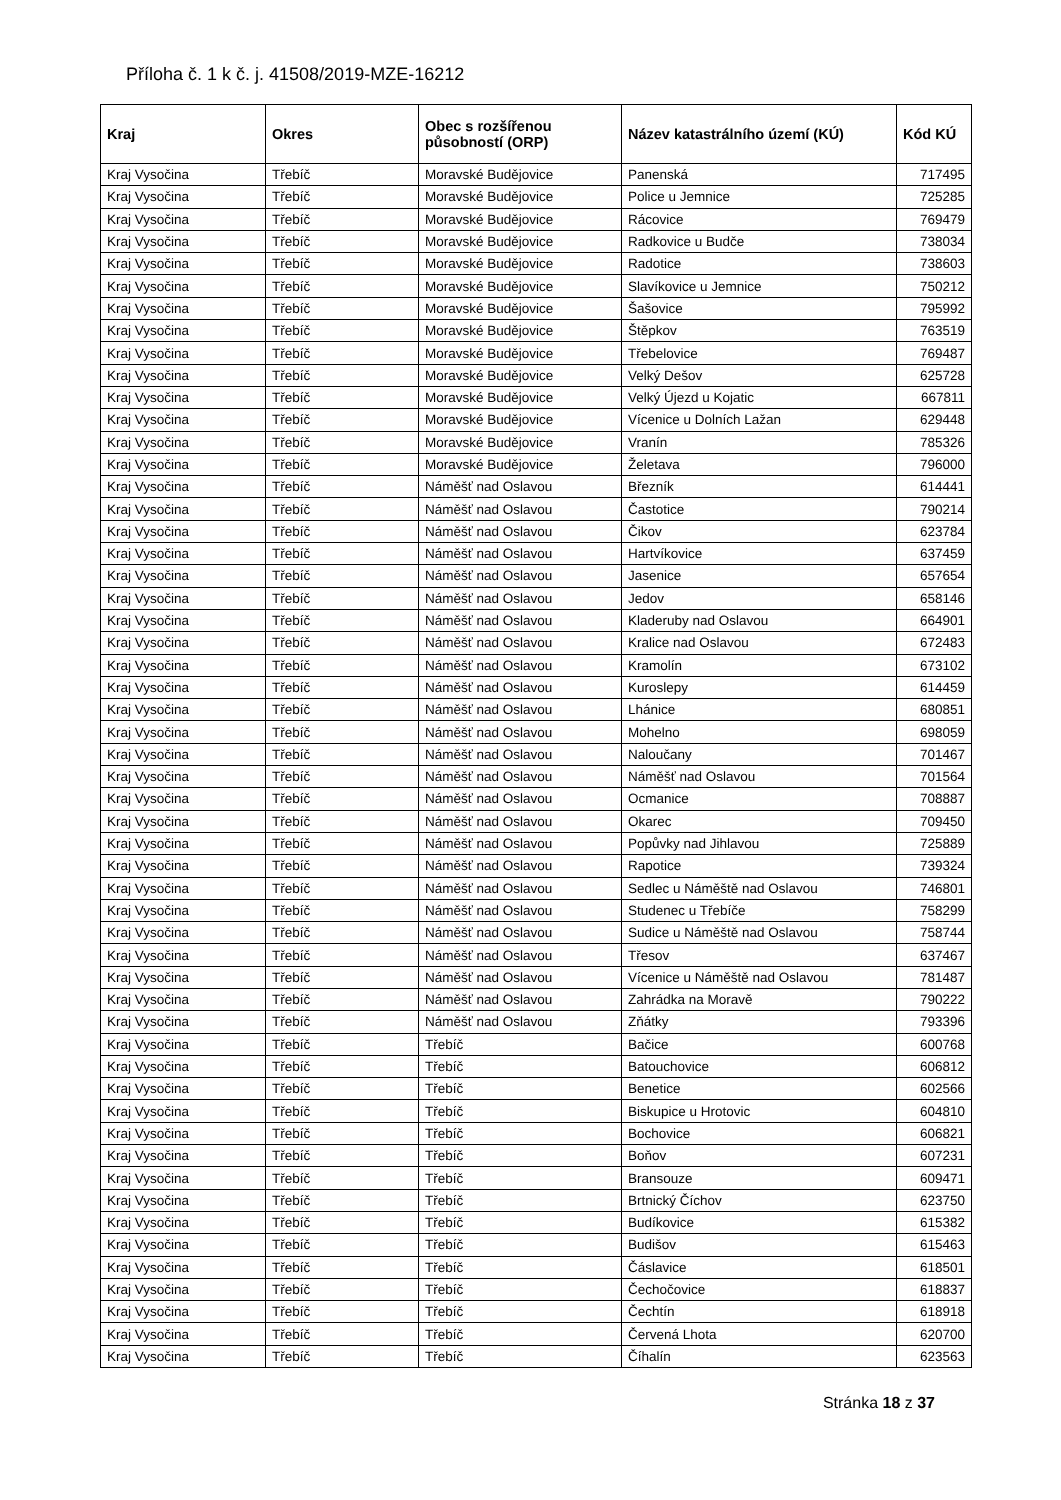Příloha č. 1 k č. j. 41508/2019-MZE-16212
| Kraj | Okres | Obec s rozšířenou působností (ORP) | Název katastrálního území (KÚ) | Kód KÚ |
| --- | --- | --- | --- | --- |
| Kraj Vysočina | Třebíč | Moravské Budějovice | Panenská | 717495 |
| Kraj Vysočina | Třebíč | Moravské Budějovice | Police u Jemnice | 725285 |
| Kraj Vysočina | Třebíč | Moravské Budějovice | Rácovice | 769479 |
| Kraj Vysočina | Třebíč | Moravské Budějovice | Radkovice u Budče | 738034 |
| Kraj Vysočina | Třebíč | Moravské Budějovice | Radotice | 738603 |
| Kraj Vysočina | Třebíč | Moravské Budějovice | Slavíkovice u Jemnice | 750212 |
| Kraj Vysočina | Třebíč | Moravské Budějovice | Šašovice | 795992 |
| Kraj Vysočina | Třebíč | Moravské Budějovice | Štěpkov | 763519 |
| Kraj Vysočina | Třebíč | Moravské Budějovice | Třebelovice | 769487 |
| Kraj Vysočina | Třebíč | Moravské Budějovice | Velký Dešov | 625728 |
| Kraj Vysočina | Třebíč | Moravské Budějovice | Velký Újezd u Kojatic | 667811 |
| Kraj Vysočina | Třebíč | Moravské Budějovice | Vícenice u Dolních Lažan | 629448 |
| Kraj Vysočina | Třebíč | Moravské Budějovice | Vranín | 785326 |
| Kraj Vysočina | Třebíč | Moravské Budějovice | Želetava | 796000 |
| Kraj Vysočina | Třebíč | Náměšť nad Oslavou | Březník | 614441 |
| Kraj Vysočina | Třebíč | Náměšť nad Oslavou | Častotice | 790214 |
| Kraj Vysočina | Třebíč | Náměšť nad Oslavou | Čikov | 623784 |
| Kraj Vysočina | Třebíč | Náměšť nad Oslavou | Hartvíkovice | 637459 |
| Kraj Vysočina | Třebíč | Náměšť nad Oslavou | Jasenice | 657654 |
| Kraj Vysočina | Třebíč | Náměšť nad Oslavou | Jedov | 658146 |
| Kraj Vysočina | Třebíč | Náměšť nad Oslavou | Kladeruby nad Oslavou | 664901 |
| Kraj Vysočina | Třebíč | Náměšť nad Oslavou | Kralice nad Oslavou | 672483 |
| Kraj Vysočina | Třebíč | Náměšť nad Oslavou | Kramolín | 673102 |
| Kraj Vysočina | Třebíč | Náměšť nad Oslavou | Kuroslepy | 614459 |
| Kraj Vysočina | Třebíč | Náměšť nad Oslavou | Lhánice | 680851 |
| Kraj Vysočina | Třebíč | Náměšť nad Oslavou | Mohelno | 698059 |
| Kraj Vysočina | Třebíč | Náměšť nad Oslavou | Naloučany | 701467 |
| Kraj Vysočina | Třebíč | Náměšť nad Oslavou | Náměšť nad Oslavou | 701564 |
| Kraj Vysočina | Třebíč | Náměšť nad Oslavou | Ocmanice | 708887 |
| Kraj Vysočina | Třebíč | Náměšť nad Oslavou | Okarec | 709450 |
| Kraj Vysočina | Třebíč | Náměšť nad Oslavou | Popůvky nad Jihlavou | 725889 |
| Kraj Vysočina | Třebíč | Náměšť nad Oslavou | Rapotice | 739324 |
| Kraj Vysočina | Třebíč | Náměšť nad Oslavou | Sedlec u Náměště nad Oslavou | 746801 |
| Kraj Vysočina | Třebíč | Náměšť nad Oslavou | Studenec u Třebíče | 758299 |
| Kraj Vysočina | Třebíč | Náměšť nad Oslavou | Sudice u Náměště nad Oslavou | 758744 |
| Kraj Vysočina | Třebíč | Náměšť nad Oslavou | Třesov | 637467 |
| Kraj Vysočina | Třebíč | Náměšť nad Oslavou | Vícenice u Náměště nad Oslavou | 781487 |
| Kraj Vysočina | Třebíč | Náměšť nad Oslavou | Zahrádka na Moravě | 790222 |
| Kraj Vysočina | Třebíč | Náměšť nad Oslavou | Zňátky | 793396 |
| Kraj Vysočina | Třebíč | Třebíč | Bačice | 600768 |
| Kraj Vysočina | Třebíč | Třebíč | Batouchovice | 606812 |
| Kraj Vysočina | Třebíč | Třebíč | Benetice | 602566 |
| Kraj Vysočina | Třebíč | Třebíč | Biskupice u Hrotovic | 604810 |
| Kraj Vysočina | Třebíč | Třebíč | Bochovice | 606821 |
| Kraj Vysočina | Třebíč | Třebíč | Boňov | 607231 |
| Kraj Vysočina | Třebíč | Třebíč | Bransouze | 609471 |
| Kraj Vysočina | Třebíč | Třebíč | Brtnický Číchov | 623750 |
| Kraj Vysočina | Třebíč | Třebíč | Budíkovice | 615382 |
| Kraj Vysočina | Třebíč | Třebíč | Budišov | 615463 |
| Kraj Vysočina | Třebíč | Třebíč | Čáslavice | 618501 |
| Kraj Vysočina | Třebíč | Třebíč | Čechočovice | 618837 |
| Kraj Vysočina | Třebíč | Třebíč | Čechtín | 618918 |
| Kraj Vysočina | Třebíč | Třebíč | Červená Lhota | 620700 |
| Kraj Vysočina | Třebíč | Třebíč | Číhalín | 623563 |
Stránka 18 z 37